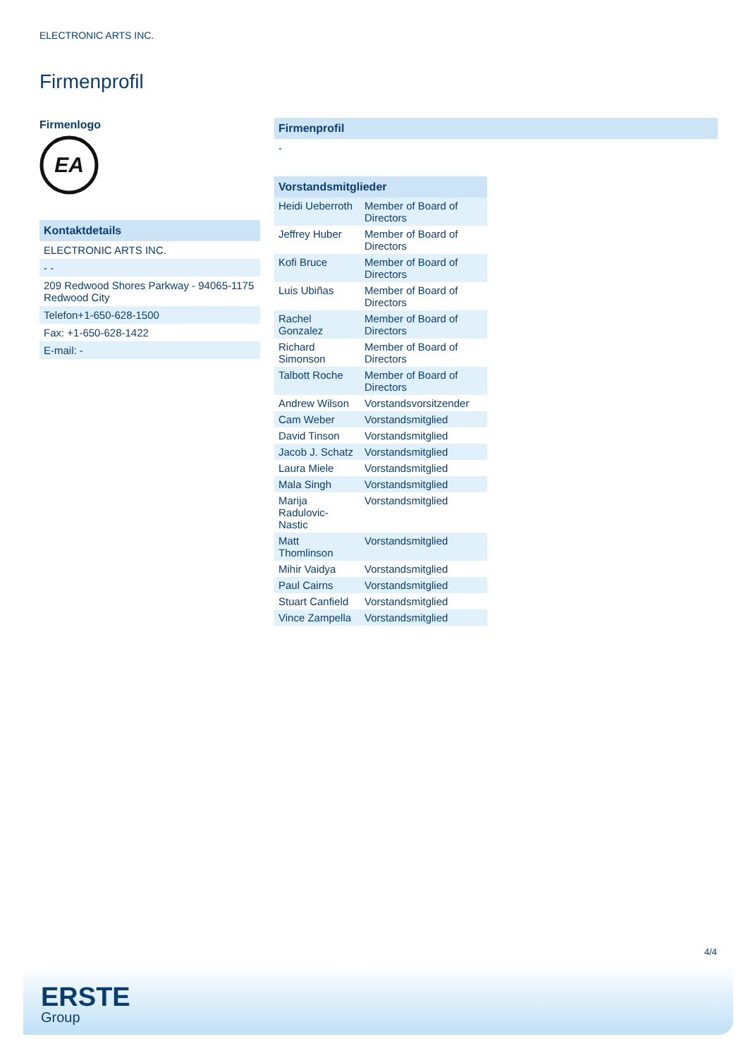ELECTRONIC ARTS INC.
Firmenprofil
Firmenlogo
EA
Kontaktdetails
ELECTRONIC ARTS INC.
- -
209 Redwood Shores Parkway - 94065-1175 Redwood City
Telefon+1-650-628-1500
Fax: +1-650-628-1422
E-mail: -
Firmenprofil
-
| Vorstandsmitglieder | |
| --- | --- |
| Heidi Ueberroth | Member of Board of Directors |
| Jeffrey Huber | Member of Board of Directors |
| Kofi Bruce | Member of Board of Directors |
| Luis Ubiñas | Member of Board of Directors |
| Rachel Gonzalez | Member of Board of Directors |
| Richard Simonson | Member of Board of Directors |
| Talbott Roche | Member of Board of Directors |
| Andrew Wilson | Vorstandsvorsitzender |
| Cam Weber | Vorstandsmitglied |
| David Tinson | Vorstandsmitglied |
| Jacob J. Schatz | Vorstandsmitglied |
| Laura Miele | Vorstandsmitglied |
| Mala Singh | Vorstandsmitglied |
| Marija Radulovic-Nastic | Vorstandsmitglied |
| Matt Thomlinson | Vorstandsmitglied |
| Mihir Vaidya | Vorstandsmitglied |
| Paul Cairns | Vorstandsmitglied |
| Stuart Canfield | Vorstandsmitglied |
| Vince Zampella | Vorstandsmitglied |
4/4
ERSTE
Group